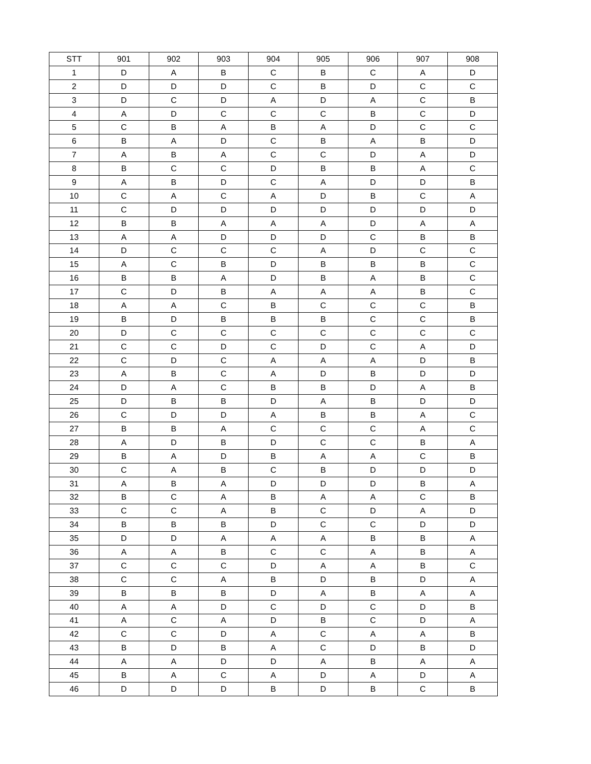| STT | 901 | 902 | 903 | 904 | 905 | 906 | 907 | 908 |
| --- | --- | --- | --- | --- | --- | --- | --- | --- |
| 1 | D | A | B | C | B | C | A | D |
| 2 | D | D | D | C | B | D | C | C |
| 3 | D | C | D | A | D | A | C | B |
| 4 | A | D | C | C | C | B | C | D |
| 5 | C | B | A | B | A | D | C | C |
| 6 | B | A | D | C | B | A | B | D |
| 7 | A | B | A | C | C | D | A | D |
| 8 | B | C | C | D | B | B | A | C |
| 9 | A | B | D | C | A | D | D | B |
| 10 | C | A | C | A | D | B | C | A |
| 11 | C | D | D | D | D | D | D | D |
| 12 | B | B | A | A | A | D | A | A |
| 13 | A | A | D | D | D | C | B | B |
| 14 | D | C | C | C | A | D | C | C |
| 15 | A | C | B | D | B | B | B | C |
| 16 | B | B | A | D | B | A | B | C |
| 17 | C | D | B | A | A | A | B | C |
| 18 | A | A | C | B | C | C | C | B |
| 19 | B | D | B | B | B | C | C | B |
| 20 | D | C | C | C | C | C | C | C |
| 21 | C | C | D | C | D | C | A | D |
| 22 | C | D | C | A | A | A | D | B |
| 23 | A | B | C | A | D | B | D | D |
| 24 | D | A | C | B | B | D | A | B |
| 25 | D | B | B | D | A | B | D | D |
| 26 | C | D | D | A | B | B | A | C |
| 27 | B | B | A | C | C | C | A | C |
| 28 | A | D | B | D | C | C | B | A |
| 29 | B | A | D | B | A | A | C | B |
| 30 | C | A | B | C | B | D | D | D |
| 31 | A | B | A | D | D | D | B | A |
| 32 | B | C | A | B | A | A | C | B |
| 33 | C | C | A | B | C | D | A | D |
| 34 | B | B | B | D | C | C | D | D |
| 35 | D | D | A | A | A | B | B | A |
| 36 | A | A | B | C | C | A | B | A |
| 37 | C | C | C | D | A | A | B | C |
| 38 | C | C | A | B | D | B | D | A |
| 39 | B | B | B | D | A | B | A | A |
| 40 | A | A | D | C | D | C | D | B |
| 41 | A | C | A | D | B | C | D | A |
| 42 | C | C | D | A | C | A | A | B |
| 43 | B | D | B | A | C | D | B | D |
| 44 | A | A | D | D | A | B | A | A |
| 45 | B | A | C | A | D | A | D | A |
| 46 | D | D | D | B | D | B | C | B |